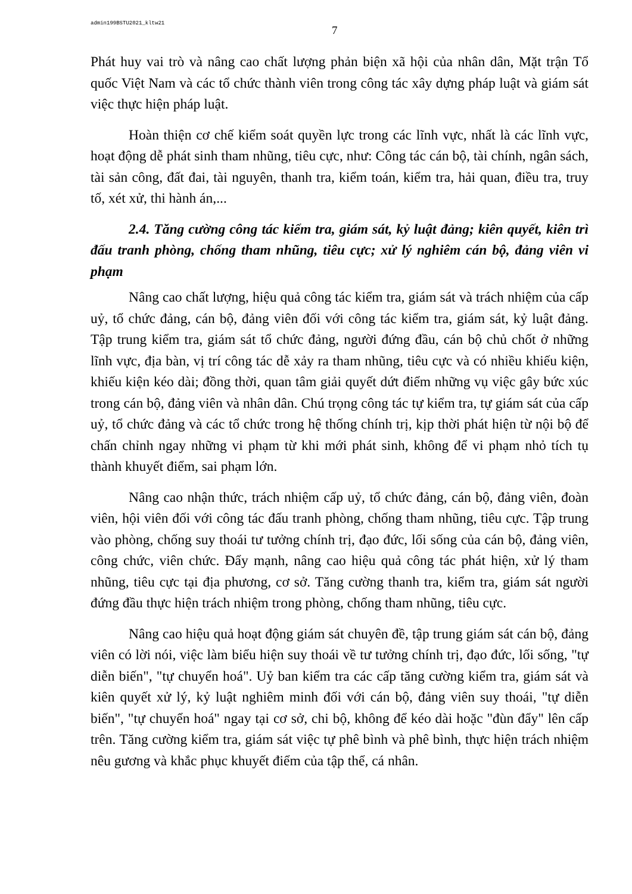admin199BSTU2021_kltw21 7
Phát huy vai trò và nâng cao chất lượng phản biện xã hội của nhân dân, Mặt trận Tổ quốc Việt Nam và các tổ chức thành viên trong công tác xây dựng pháp luật và giám sát việc thực hiện pháp luật.
Hoàn thiện cơ chế kiểm soát quyền lực trong các lĩnh vực, nhất là các lĩnh vực, hoạt động dễ phát sinh tham nhũng, tiêu cực, như: Công tác cán bộ, tài chính, ngân sách, tài sản công, đất đai, tài nguyên, thanh tra, kiểm toán, kiểm tra, hải quan, điều tra, truy tố, xét xử, thi hành án,...
2.4. Tăng cường công tác kiểm tra, giám sát, kỷ luật đảng; kiên quyết, kiên trì đấu tranh phòng, chống tham nhũng, tiêu cực; xử lý nghiêm cán bộ, đảng viên vi phạm
Nâng cao chất lượng, hiệu quả công tác kiểm tra, giám sát và trách nhiệm của cấp uỷ, tổ chức đảng, cán bộ, đảng viên đối với công tác kiểm tra, giám sát, kỷ luật đảng. Tập trung kiểm tra, giám sát tổ chức đảng, người đứng đầu, cán bộ chủ chốt ở những lĩnh vực, địa bàn, vị trí công tác dễ xảy ra tham nhũng, tiêu cực và có nhiều khiếu kiện, khiếu kiện kéo dài; đồng thời, quan tâm giải quyết dứt điểm những vụ việc gây bức xúc trong cán bộ, đảng viên và nhân dân. Chú trọng công tác tự kiểm tra, tự giám sát của cấp uỷ, tổ chức đảng và các tổ chức trong hệ thống chính trị, kịp thời phát hiện từ nội bộ để chấn chỉnh ngay những vi phạm từ khi mới phát sinh, không để vi phạm nhỏ tích tụ thành khuyết điểm, sai phạm lớn.
Nâng cao nhận thức, trách nhiệm cấp uỷ, tổ chức đảng, cán bộ, đảng viên, đoàn viên, hội viên đối với công tác đấu tranh phòng, chống tham nhũng, tiêu cực. Tập trung vào phòng, chống suy thoái tư tưởng chính trị, đạo đức, lối sống của cán bộ, đảng viên, công chức, viên chức. Đẩy mạnh, nâng cao hiệu quả công tác phát hiện, xử lý tham nhũng, tiêu cực tại địa phương, cơ sở. Tăng cường thanh tra, kiểm tra, giám sát người đứng đầu thực hiện trách nhiệm trong phòng, chống tham nhũng, tiêu cực.
Nâng cao hiệu quả hoạt động giám sát chuyên đề, tập trung giám sát cán bộ, đảng viên có lời nói, việc làm biểu hiện suy thoái về tư tưởng chính trị, đạo đức, lối sống, "tự diễn biến", "tự chuyển hoá". Uỷ ban kiểm tra các cấp tăng cường kiểm tra, giám sát và kiên quyết xử lý, kỷ luật nghiêm minh đối với cán bộ, đảng viên suy thoái, "tự diễn biến", "tự chuyển hoá" ngay tại cơ sở, chi bộ, không để kéo dài hoặc "đùn đẩy" lên cấp trên. Tăng cường kiểm tra, giám sát việc tự phê bình và phê bình, thực hiện trách nhiệm nêu gương và khắc phục khuyết điểm của tập thể, cá nhân.